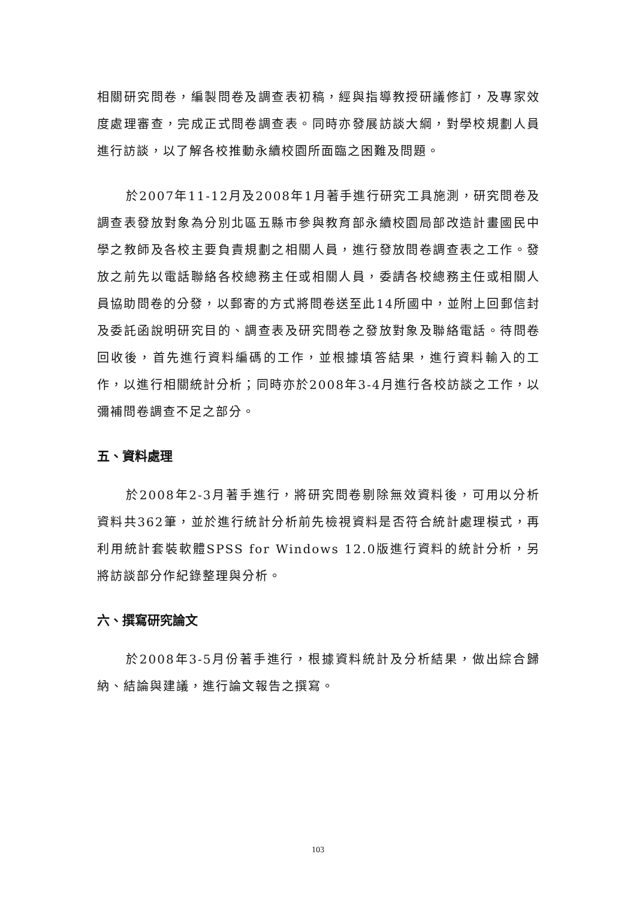相關研究問卷，編製問卷及調查表初稿，經與指導教授研議修訂，及專家效度處理審查，完成正式問卷調查表。同時亦發展訪談大綱，對學校規劃人員進行訪談，以了解各校推動永續校園所面臨之困難及問題。
於2007年11-12月及2008年1月著手進行研究工具施測，研究問卷及調查表發放對象為分別北區五縣市參與教育部永續校園局部改造計畫國民中學之教師及各校主要負責規劃之相關人員，進行發放問卷調查表之工作。發放之前先以電話聯絡各校總務主任或相關人員，委請各校總務主任或相關人員協助問卷的分發，以郵寄的方式將問卷送至此14所國中，並附上回郵信封及委託函說明研究目的、調查表及研究問卷之發放對象及聯絡電話。待問卷回收後，首先進行資料編碼的工作，並根據填答結果，進行資料輸入的工作，以進行相關統計分析；同時亦於2008年3-4月進行各校訪談之工作，以彌補問卷調查不足之部分。
五、資料處理
於2008年2-3月著手進行，將研究問卷剔除無效資料後，可用以分析資料共362筆，並於進行統計分析前先檢視資料是否符合統計處理模式，再利用統計套裝軟體SPSS for Windows 12.0版進行資料的統計分析，另將訪談部分作紀錄整理與分析。
六、撰寫研究論文
於2008年3-5月份著手進行，根據資料統計及分析結果，做出綜合歸納、結論與建議，進行論文報告之撰寫。
103